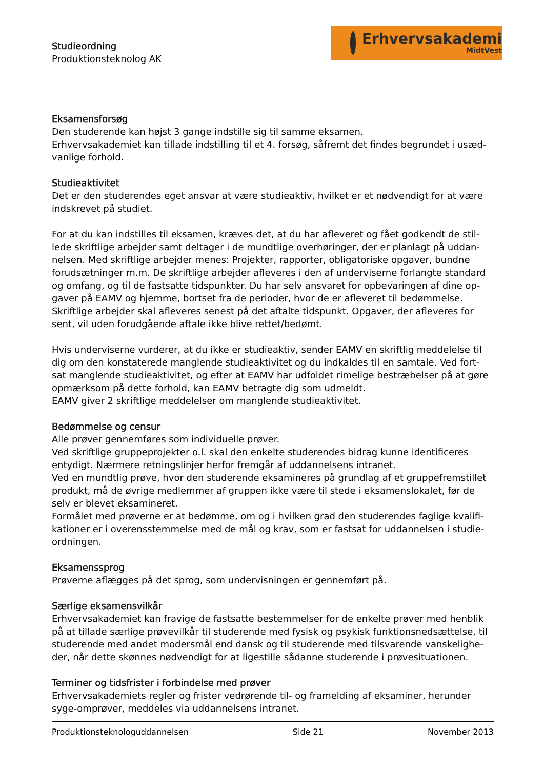Studieordning
Produktionsteknolog AK
Erhvervsakademi
MidtVest
Eksamensforsøg
Den studerende kan højst 3 gange indstille sig til samme eksamen.
Erhvervsakademiet kan tillade indstilling til et 4. forsøg, såfremt det findes begrundet i usæd-vanlige forhold.
Studieaktivitet
Det er den studerendes eget ansvar at være studieaktiv, hvilket er et nødvendigt for at være indskrevet på studiet.
For at du kan indstilles til eksamen, kræves det, at du har afleveret og fået godkendt de stil-lede skriftlige arbejder samt deltager i de mundtlige overhøringer, der er planlagt på uddan-nelsen. Med skriftlige arbejder menes: Projekter, rapporter, obligatoriske opgaver, bundne forudsætninger m.m. De skriftlige arbejder afleveres i den af underviserne forlangte standard og omfang, og til de fastsatte tidspunkter. Du har selv ansvaret for opbevaringen af dine op-gaver på EAMV og hjemme, bortset fra de perioder, hvor de er afleveret til bedømmelse. Skriftlige arbejder skal afleveres senest på det aftalte tidspunkt. Opgaver, der afleveres for sent, vil uden forudgående aftale ikke blive rettet/bedømt.
Hvis underviserne vurderer, at du ikke er studieaktiv, sender EAMV en skriftlig meddelelse til dig om den konstaterede manglende studieaktivitet og du indkaldes til en samtale. Ved fort-sat manglende studieaktivitet, og efter at EAMV har udfoldet rimelige bestræbelser på at gøre opmærksom på dette forhold, kan EAMV betragte dig som udmeldt.
EAMV giver 2 skriftlige meddelelser om manglende studieaktivitet.
Bedømmelse og censur
Alle prøver gennemføres som individuelle prøver.
Ved skriftlige gruppeprojekter o.l. skal den enkelte studerendes bidrag kunne identificeres entydigt. Nærmere retningslinjer herfor fremgår af uddannelsens intranet.
Ved en mundtlig prøve, hvor den studerende eksamineres på grundlag af et gruppefremstillet produkt, må de øvrige medlemmer af gruppen ikke være til stede i eksamenslokalet, før de selv er blevet eksamineret.
Formålet med prøverne er at bedømme, om og i hvilken grad den studerendes faglige kvalifi-kationer er i overensstemmelse med de mål og krav, som er fastsat for uddannelsen i studie-ordningen.
Eksamenssprog
Prøverne aflægges på det sprog, som undervisningen er gennemført på.
Særlige eksamensvilkår
Erhvervsakademiet kan fravige de fastsatte bestemmelser for de enkelte prøver med henblik på at tillade særlige prøvevilkår til studerende med fysisk og psykisk funktionsnedsættelse, til studerende med andet modersmål end dansk og til studerende med tilsvarende vanskelighe-der, når dette skønnes nødvendigt for at ligestille sådanne studerende i prøvesituationen.
Terminer og tidsfrister i forbindelse med prøver
Erhvervsakademiets regler og frister vedrørende til- og framelding af eksaminer, herunder syge-omprøver, meddeles via uddannelsens intranet.
Produktionsteknologuddannelsen Side 21 November 2013